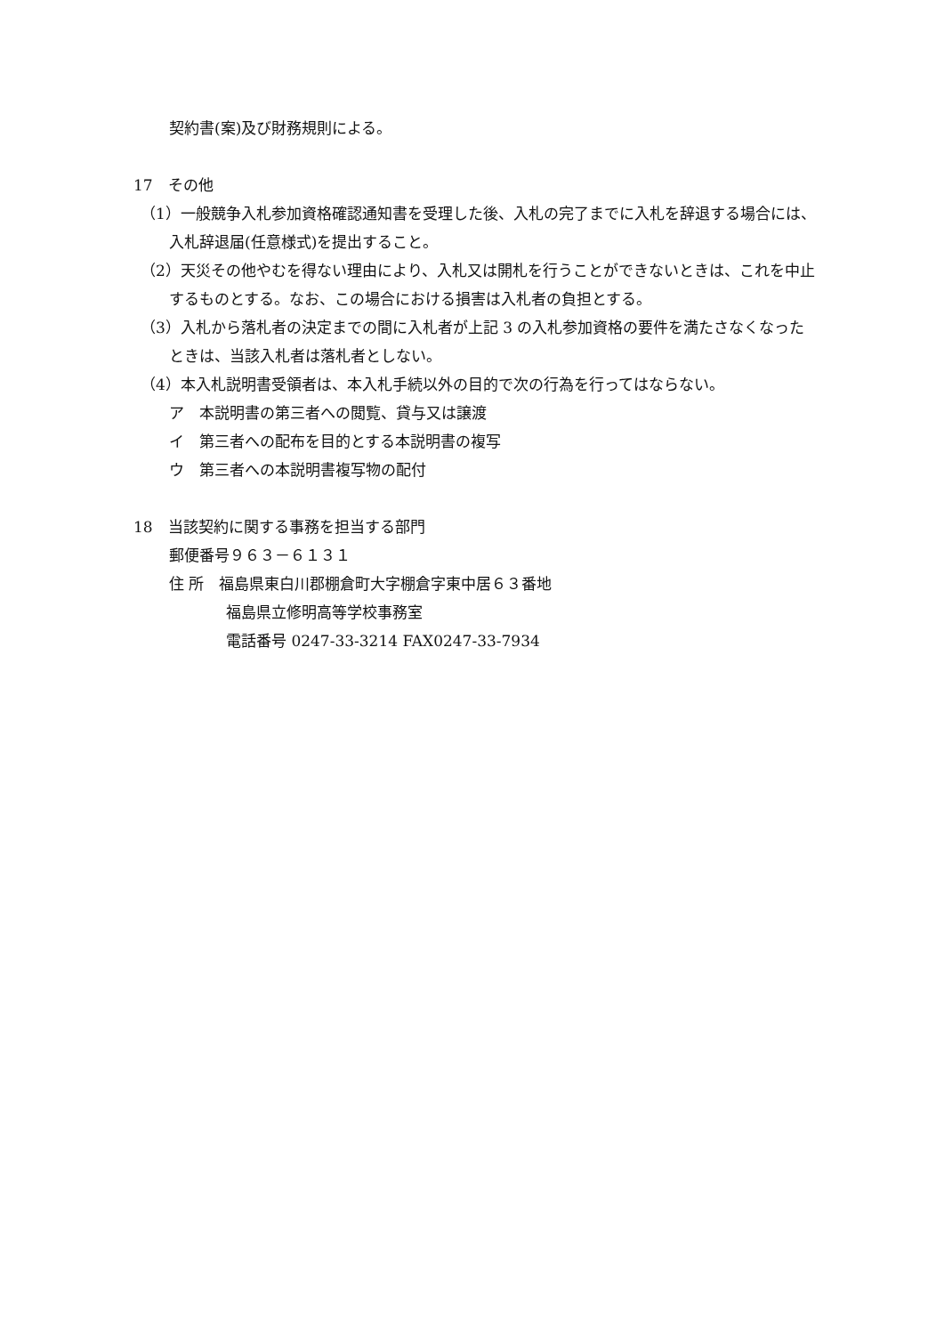契約書(案)及び財務規則による。
17　その他
（1）一般競争入札参加資格確認通知書を受理した後、入札の完了までに入札を辞退する場合には、入札辞退届(任意様式)を提出すること。
（2）天災その他やむを得ない理由により、入札又は開札を行うことができないときは、これを中止するものとする。なお、この場合における損害は入札者の負担とする。
（3）入札から落札者の決定までの間に入札者が上記 3 の入札参加資格の要件を満たさなくなったときは、当該入札者は落札者としない。
（4）本入札説明書受領者は、本入札手続以外の目的で次の行為を行ってはならない。
ア　本説明書の第三者への閲覧、貸与又は譲渡
イ　第三者への配布を目的とする本説明書の複写
ウ　第三者への本説明書複写物の配付
18　当該契約に関する事務を担当する部門
郵便番号９６３－６１３１
住 所　福島県東白川郡棚倉町大字棚倉字東中居６３番地
福島県立修明高等学校事務室
電話番号 0247-33-3214 FAX0247-33-7934